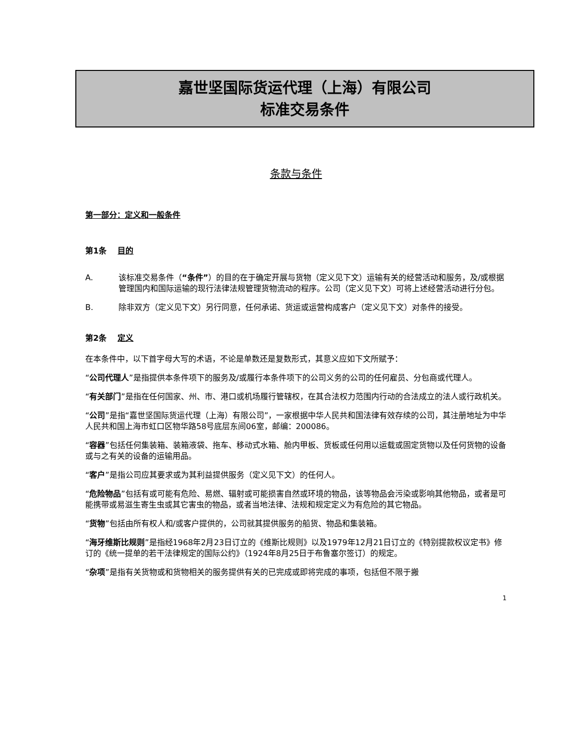嘉世坚国际货运代理（上海）有限公司
标准交易条件
条款与条件
第一部分：定义和一般条件
第1条 目的
A. 该标准交易条件（“条件”）的目的在于确定开展与货物（定义见下文）运输有关的经营活动和服务，及/或根据管理国内和国际运输的现行法律法规管理货物流动的程序。公司（定义见下文）可将上述经营活动进行分包。
B. 除非双方（定义见下文）另行同意，任何承诺、货运或运营构成客户（定义见下文）对条件的接受。
第2条 定义
在本条件中，以下首字母大写的术语，不论是单数还是复数形式，其意义应如下文所赋予：
“公司代理人”是指提供本条件项下的服务及/或履行本条件项下的公司义务的公司的任何雇员、分包商或代理人。
“有关部门”是指在任何国家、州、市、港口或机场履行管辖权，在其合法权力范围内行动的合法成立的法人或行政机关。
“公司”是指“嘉世坚国际货运代理（上海）有限公司”，一家根据中华人民共和国法律有效存续的公司，其注册地址为中华人民共和国上海市虹口区物华路58号底层东间06室，邮编：200086。
“容器”包括任何集装箱、装箱液袋、拖车、移动式水箱、舱内甲板、货板或任何用以运载或固定货物以及任何货物的设备或与之有关的设备的运输用品。
“客户”是指公司应其要求或为其利益提供服务（定义见下文）的任何人。
“危险物品”包括有或可能有危险、易燃、辐射或可能损害自然或环境的物品，该等物品会污染或影响其他物品，或者是可能携带或易滋生寄生虫或其它害虫的物品，或者当地法律、法规和规定定义为有危险的其它物品。
“货物”包括由所有权人和/或客户提供的，公司就其提供服务的船货、物品和集装箱。
“海牙维斯比规则”是指经1968年2月23日订立的《维斯比规则》以及1979年12月21日订立的《特别提款权议定书》修订的《统一提单的若干法律规定的国际公约》（1924年8月25日于布鲁塞尔签订）的规定。
“杂项”是指有关货物或和货物相关的服务提供有关的已完成或即将完成的事项，包括但不限于搬
1